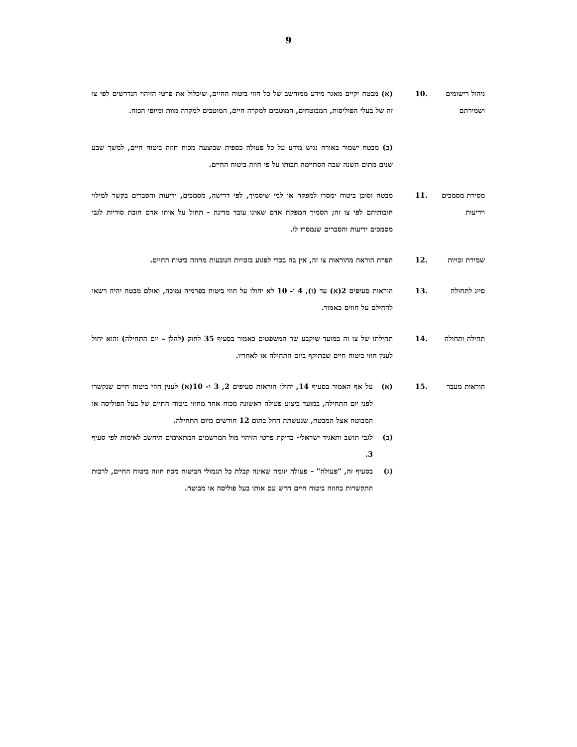9
ניהול רישומים ושמירתם
.10 (א) מבטח יקיים מאגר מידע ממוחשב של כל חוזי ביטוח החיים, שיכלול את פרטי הזיהוי הנדרשים לפי צו זה של בעלי הפוליסות, המבוטחים, המוטבים למקרה חיים, המוטבים למקרה מוות ומיופי הכוח.
(ב) מבטח ישמור באורח נגיש מידע על כל פעולה כספית שבוצעה מכוח חוזה ביטוח חיים, למשך שבע שנים מתום השנה שבה הסתיימה חבותו על פי חוזה ביטוח החיים.
מסירת מסמכים וידיעות
.11 מבטח וסוכן ביטוח ימסרו למפקח או למי שיסמיך, לפי דרישה, מסמכים, ידיעות והסברים בקשר למילוי חובותיהם לפי צו זה; הסמיך המפקח אדם שאינו עובד מדינה - תחול על אותו אדם חובת סודיות לגבי מסמכים ידיעות והסברים שנמסרו לו.
שמירת זכויות .12 הפרת הוראה מהוראות צו זה, אין בה בכדי לפגוע בזכויות הנובעות מחוזה ביטוח החיים.
סייג לתחולה .13 הוראות סעיפים 2(א) עד (ו), 4 ו- 10 לא יחולו על חוזי ביטוח בפרמיה נמוכה, ואולם מבטח יהיה רשאי להחילם על חוזים כאמור.
תחילה ותחולה .14 תחילתו של צו זה במועד שיקבע שר המשפטים כאמור בסעיף 35 לחוק (להלן – יום התחילה) והוא יחול לענין חוזי ביטוח חיים שבתוקף ביום התחילה או לאחריו.
הוראות מעבר .15 (א) על אף האמור בסעיף 14, יחולו הוראות סעיפים 2, 3 ו- 10(א) לענין חוזי ביטוח חיים שנקשרו לפני יום התחילה, במועד ביצוע פעולה ראשונה מכוח אחד מחוזי ביטוח החיים של בעל הפוליסה או המבוטח אצל המבטח, שנעשתה החל בתום 12 חודשים מיום התחילה.
(ב) לגבי תושב ותאגיד ישראלי- בדיקת פרטי הזיהוי מול המרשמים המתאימים תיחשב לאימות לפי סעיף 3.
(ג) בסעיף זה, "פעולה" – פעולה יזומה שאינה קבלת כל תגמולי הביטוח מכח חוזה ביטוח החיים, לרבות התקשרות בחוזה ביטוח חיים חדש עם אותו בעל פוליסה או מבוטח.